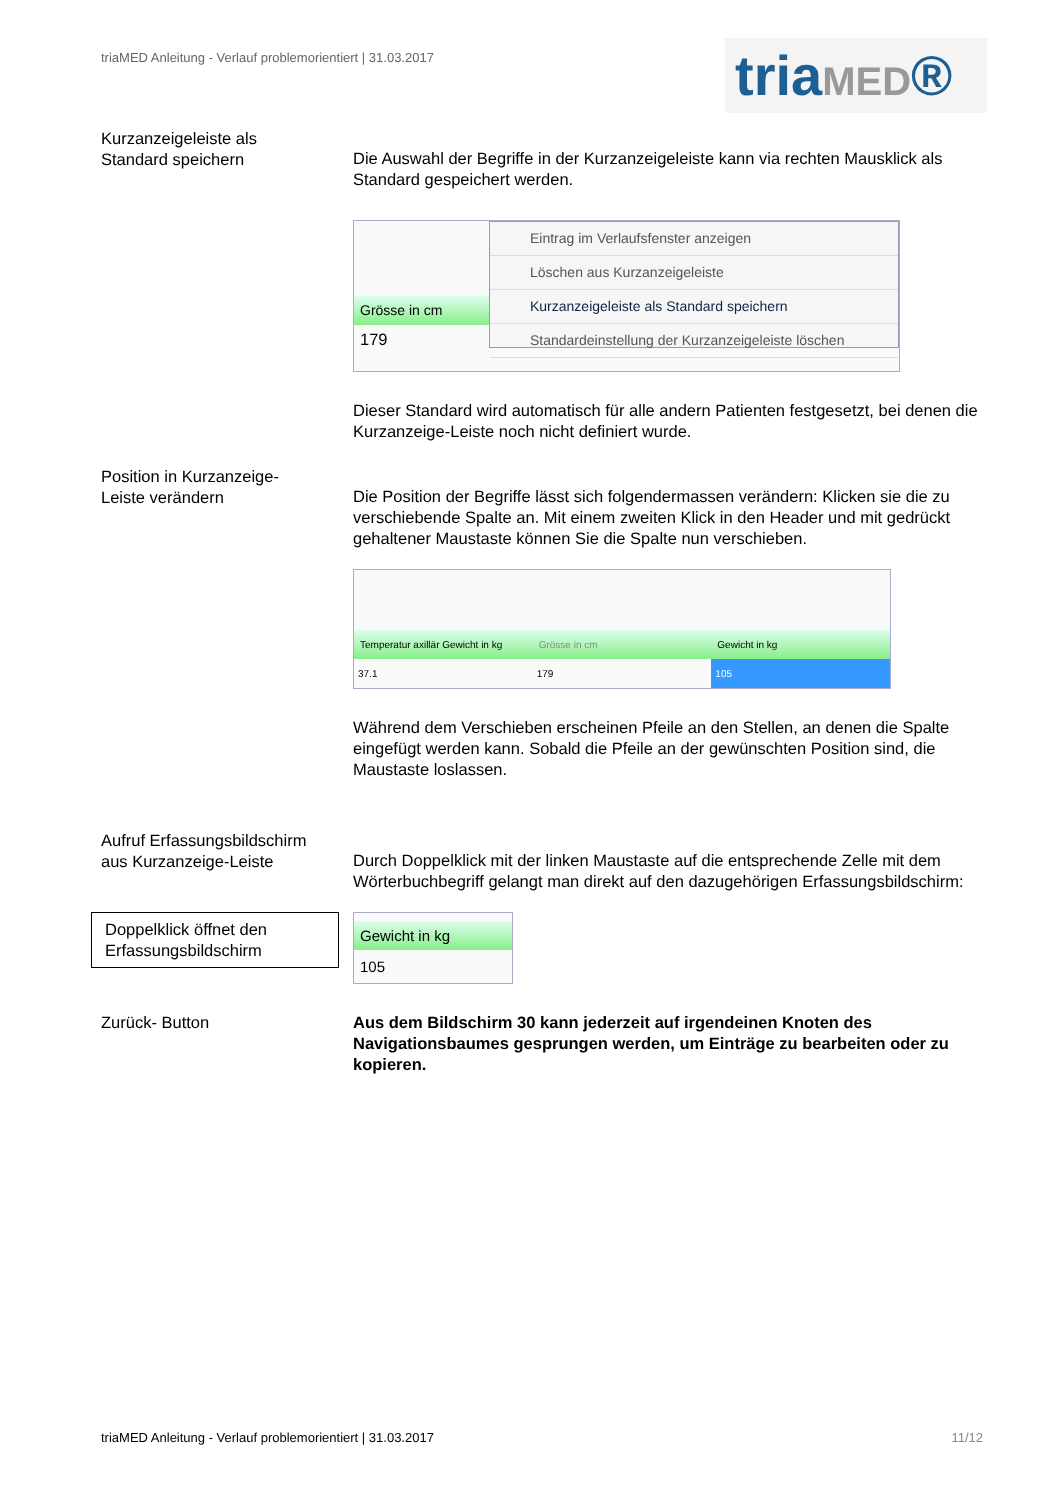triaMED Anleitung - Verlauf problemorientiert | 31.03.2017
triaMED®
Kurzanzeigeleiste als
Standard speichern
Die Auswahl der Begriffe in der Kurzanzeigeleiste kann via rechten Mausklick als Standard gespeichert werden.
Grösse in cm
179
Eintrag im Verlaufsfenster anzeigen
Löschen aus Kurzanzeigeleiste
Kurzanzeigeleiste als Standard speichern
Standardeinstellung der Kurzanzeigeleiste löschen
Dieser Standard wird automatisch für alle andern Patienten festgesetzt, bei denen die Kurzanzeige-Leiste noch nicht definiert wurde.
Position in Kurzanzeige-
Leiste verändern
Die Position der Begriffe lässt sich folgendermassen verändern: Klicken sie die zu verschiebende Spalte an. Mit einem zweiten Klick in den Header und mit gedrückt gehaltener Maustaste können Sie die Spalte nun verschieben.
Temperatur axillär Gewicht in kg
37.1
Grösse in cm
179
Gewicht in kg
105
Während dem Verschieben erscheinen Pfeile an den Stellen, an denen die Spalte eingefügt werden kann. Sobald die Pfeile an der gewünschten Position sind, die Maustaste loslassen.
Aufruf Erfassungsbildschirm
aus Kurzanzeige-Leiste
Durch Doppelklick mit der linken Maustaste auf die entsprechende Zelle mit dem Wörterbuchbegriff gelangt man direkt auf den dazugehörigen Erfassungsbildschirm:
Doppelklick öffnet den Erfassungsbildschirm
Gewicht in kg
105
Zurück- Button Aus dem Bildschirm 30 kann jederzeit auf irgendeinen Knoten des Navigationsbaumes gesprungen werden, um Einträge zu bearbeiten oder zu kopieren.
triaMED Anleitung - Verlauf problemorientiert | 31.03.2017 11/12